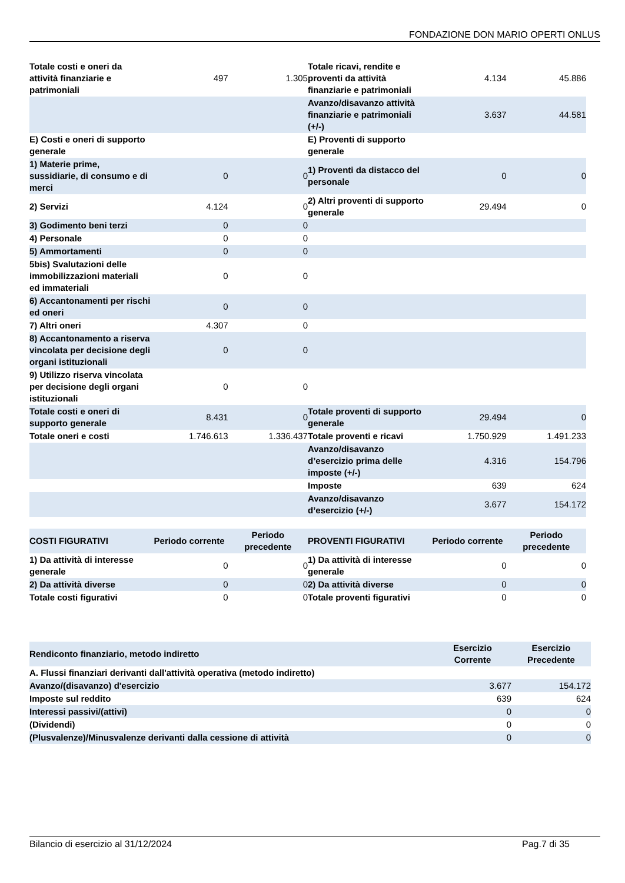FONDAZIONE DON MARIO OPERTI ONLUS
| Totale costi e oneri da attività finanziarie e patrimoniali | 497 | 1.305 | Totale ricavi, rendite e proventi da attività finanziarie e patrimoniali | 4.134 | 45.886 |
| | | | Avanzo/disavanzo attività finanziarie e patrimoniali (+/-) | 3.637 | 44.581 |
| E) Costi e oneri di supporto generale | | | E) Proventi di supporto generale | | |
| 1) Materie prime, sussidiarie, di consumo e di merci | 0 | 0 | 1) Proventi da distacco del personale | 0 | 0 |
| 2) Servizi | 4.124 | 0 | 2) Altri proventi di supporto generale | 29.494 | 0 |
| 3) Godimento beni terzi | 0 | 0 | | | |
| 4) Personale | 0 | 0 | | | |
| 5) Ammortamenti | 0 | 0 | | | |
| 5bis) Svalutazioni delle immobilizzazioni materiali ed immateriali | 0 | 0 | | | |
| 6) Accantonamenti per rischi ed oneri | 0 | 0 | | | |
| 7) Altri oneri | 4.307 | 0 | | | |
| 8) Accantonamento a riserva vincolata per decisione degli organi istituzionali | 0 | 0 | | | |
| 9) Utilizzo riserva vincolata per decisione degli organi istituzionali | 0 | 0 | | | |
| Totale costi e oneri di supporto generale | 8.431 | 0 | Totale proventi di supporto generale | 29.494 | 0 |
| Totale oneri e costi | 1.746.613 | 1.336.437 | Totale proventi e ricavi | 1.750.929 | 1.491.233 |
| | | | Avanzo/disavanzo d’esercizio prima delle imposte (+/-) | 4.316 | 154.796 |
| | | | Imposte | 639 | 624 |
| | | | Avanzo/disavanzo d’esercizio (+/-) | 3.677 | 154.172 |
| COSTI FIGURATIVI | Periodo corrente | Periodo precedente | PROVENTI FIGURATIVI | Periodo corrente | Periodo precedente |
| --- | --- | --- | --- | --- | --- |
| 1) Da attività di interesse generale | 0 | 0 | 1) Da attività di interesse generale | 0 | 0 |
| 2) Da attività diverse | 0 | 0 | 2) Da attività diverse | 0 | 0 |
| Totale costi figurativi | 0 | 0 | Totale proventi figurativi | 0 | 0 |
| Rendiconto finanziario, metodo indiretto | Esercizio Corrente | Esercizio Precedente |
| --- | --- | --- |
| A. Flussi finanziari derivanti dall'attività operativa (metodo indiretto) | | |
| Avanzo/(disavanzo) d'esercizio | 3.677 | 154.172 |
| Imposte sul reddito | 639 | 624 |
| Interessi passivi/(attivi) | 0 | 0 |
| (Dividendi) | 0 | 0 |
| (Plusvalenze)/Minusvalenze derivanti dalla cessione di attività | 0 | 0 |
Bilancio di esercizio al 31/12/2024 Pag.7 di 35